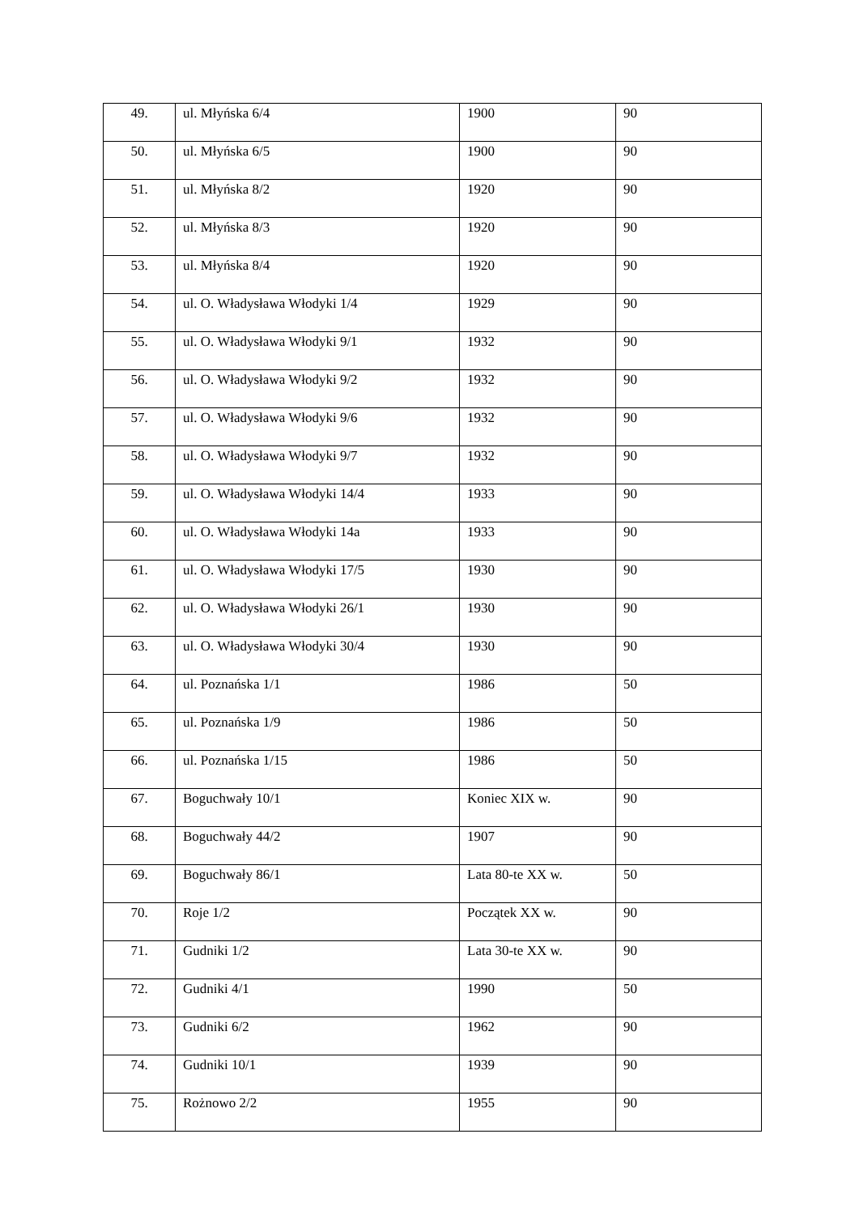| 49. | ul. Młyńska 6/4 | 1900 | 90 |
| 50. | ul. Młyńska 6/5 | 1900 | 90 |
| 51. | ul. Młyńska 8/2 | 1920 | 90 |
| 52. | ul. Młyńska 8/3 | 1920 | 90 |
| 53. | ul. Młyńska 8/4 | 1920 | 90 |
| 54. | ul. O. Władysława Włodyki 1/4 | 1929 | 90 |
| 55. | ul. O. Władysława Włodyki 9/1 | 1932 | 90 |
| 56. | ul. O. Władysława Włodyki 9/2 | 1932 | 90 |
| 57. | ul. O. Władysława Włodyki 9/6 | 1932 | 90 |
| 58. | ul. O. Władysława Włodyki 9/7 | 1932 | 90 |
| 59. | ul. O. Władysława Włodyki 14/4 | 1933 | 90 |
| 60. | ul. O. Władysława Włodyki 14a | 1933 | 90 |
| 61. | ul. O. Władysława Włodyki 17/5 | 1930 | 90 |
| 62. | ul. O. Władysława Włodyki 26/1 | 1930 | 90 |
| 63. | ul. O. Władysława Włodyki 30/4 | 1930 | 90 |
| 64. | ul. Poznańska 1/1 | 1986 | 50 |
| 65. | ul. Poznańska 1/9 | 1986 | 50 |
| 66. | ul. Poznańska 1/15 | 1986 | 50 |
| 67. | Boguchwały 10/1 | Koniec XIX w. | 90 |
| 68. | Boguchwały 44/2 | 1907 | 90 |
| 69. | Boguchwały 86/1 | Lata 80-te XX w. | 50 |
| 70. | Roje 1/2 | Początek XX w. | 90 |
| 71. | Gudniki 1/2 | Lata 30-te XX w. | 90 |
| 72. | Gudniki 4/1 | 1990 | 50 |
| 73. | Gudniki 6/2 | 1962 | 90 |
| 74. | Gudniki 10/1 | 1939 | 90 |
| 75. | Rożnowo 2/2 | 1955 | 90 |